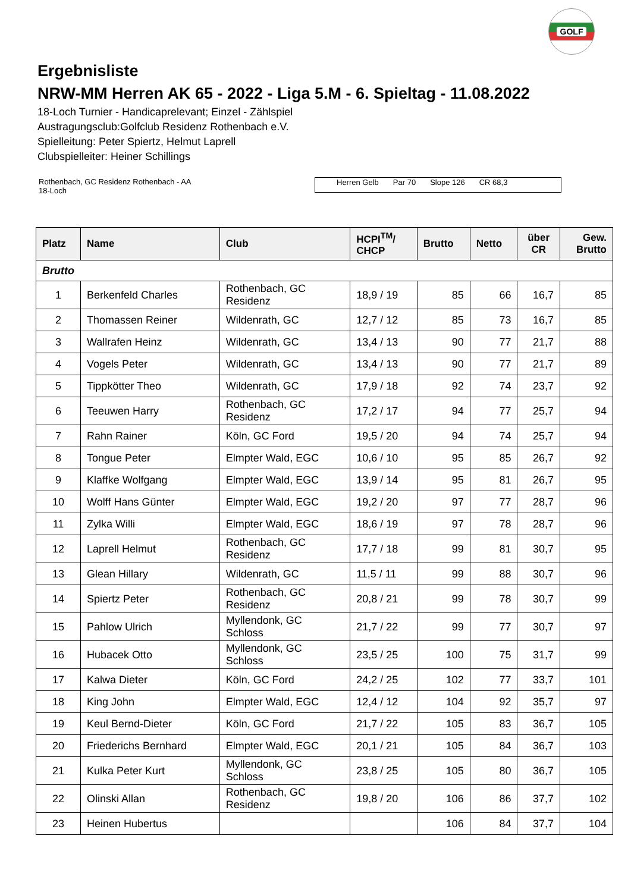GOLF
Ergebnisliste
NRW-MM Herren AK 65 - 2022 - Liga 5.M - 6. Spieltag - 11.08.2022
18-Loch Turnier - Handicaprelevant; Einzel - Zählspiel
Austragungsclub:Golfclub Residenz Rothenbach e.V.
Spielleitung: Peter Spiertz, Helmut Laprell
Clubspielleiter: Heiner Schillings
Rothenbach, GC Residenz Rothenbach - AA
18-Loch
Herren Gelb Par 70 Slope 126 CR 68,3
| Platz | Name | Club | HCPI<sup>TM</sup>/ CHCP | Brutto | Netto | über CR | Gew. Brutto |
| --- | --- | --- | --- | --- | --- | --- | --- |
| Brutto | | | | | | | |
| 1 | Berkenfeld Charles | Rothenbach, GC Residenz | 18,9 / 19 | 85 | 66 | 16,7 | 85 |
| 2 | Thomassen Reiner | Wildenrath, GC | 12,7 / 12 | 85 | 73 | 16,7 | 85 |
| 3 | Wallrafen Heinz | Wildenrath, GC | 13,4 / 13 | 90 | 77 | 21,7 | 88 |
| 4 | Vogels Peter | Wildenrath, GC | 13,4 / 13 | 90 | 77 | 21,7 | 89 |
| 5 | Tippkötter Theo | Wildenrath, GC | 17,9 / 18 | 92 | 74 | 23,7 | 92 |
| 6 | Teeuwen Harry | Rothenbach, GC Residenz | 17,2 / 17 | 94 | 77 | 25,7 | 94 |
| 7 | Rahn Rainer | Köln, GC Ford | 19,5 / 20 | 94 | 74 | 25,7 | 94 |
| 8 | Tongue Peter | Elmpter Wald, EGC | 10,6 / 10 | 95 | 85 | 26,7 | 92 |
| 9 | Klaffke Wolfgang | Elmpter Wald, EGC | 13,9 / 14 | 95 | 81 | 26,7 | 95 |
| 10 | Wolff Hans Günter | Elmpter Wald, EGC | 19,2 / 20 | 97 | 77 | 28,7 | 96 |
| 11 | Zylka Willi | Elmpter Wald, EGC | 18,6 / 19 | 97 | 78 | 28,7 | 96 |
| 12 | Laprell Helmut | Rothenbach, GC Residenz | 17,7 / 18 | 99 | 81 | 30,7 | 95 |
| 13 | Glean Hillary | Wildenrath, GC | 11,5 / 11 | 99 | 88 | 30,7 | 96 |
| 14 | Spiertz Peter | Rothenbach, GC Residenz | 20,8 / 21 | 99 | 78 | 30,7 | 99 |
| 15 | Pahlow Ulrich | Myllendonk, GC Schloss | 21,7 / 22 | 99 | 77 | 30,7 | 97 |
| 16 | Hubacek Otto | Myllendonk, GC Schloss | 23,5 / 25 | 100 | 75 | 31,7 | 99 |
| 17 | Kalwa Dieter | Köln, GC Ford | 24,2 / 25 | 102 | 77 | 33,7 | 101 |
| 18 | King John | Elmpter Wald, EGC | 12,4 / 12 | 104 | 92 | 35,7 | 97 |
| 19 | Keul Bernd-Dieter | Köln, GC Ford | 21,7 / 22 | 105 | 83 | 36,7 | 105 |
| 20 | Friederichs Bernhard | Elmpter Wald, EGC | 20,1 / 21 | 105 | 84 | 36,7 | 103 |
| 21 | Kulka Peter Kurt | Myllendonk, GC Schloss | 23,8 / 25 | 105 | 80 | 36,7 | 105 |
| 22 | Olinski Allan | Rothenbach, GC Residenz | 19,8 / 20 | 106 | 86 | 37,7 | 102 |
| 23 | Heinen Hubertus | | | 106 | 84 | 37,7 | 104 |